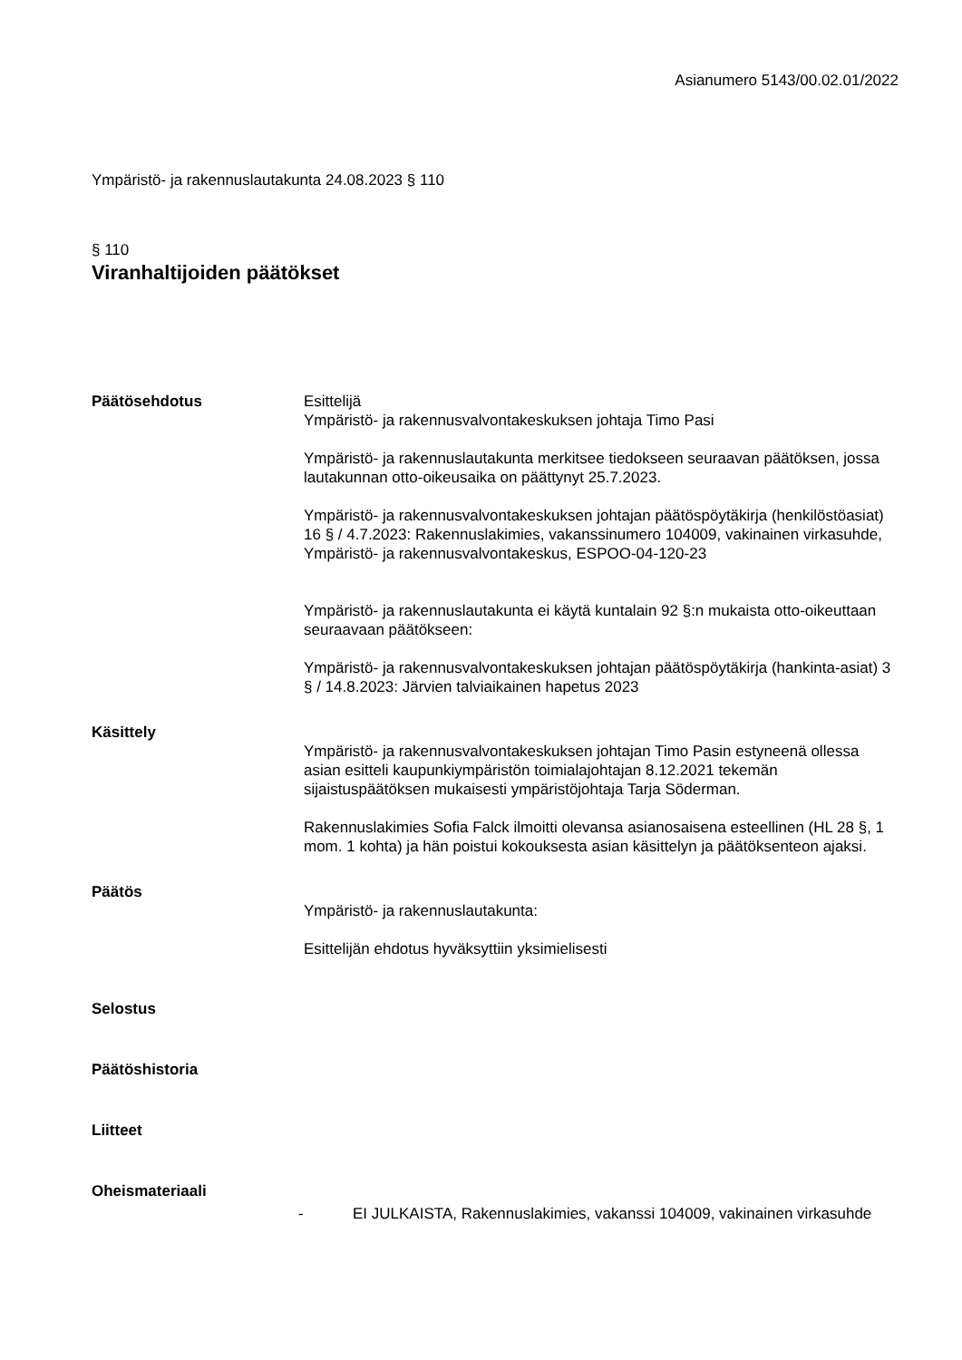Asianumero 5143/00.02.01/2022
Ympäristö- ja rakennuslautakunta 24.08.2023 § 110
§ 110
Viranhaltijoiden päätökset
Päätösehdotus Esittelijä
Ympäristö- ja rakennusvalvontakeskuksen johtaja Timo Pasi
Ympäristö- ja rakennuslautakunta merkitsee tiedokseen seuraavan päätöksen, jossa lautakunnan otto-oikeusaika on päättynyt 25.7.2023.
Ympäristö- ja rakennusvalvontakeskuksen johtajan päätöspöytäkirja (henkilöstöasiat) 16 § / 4.7.2023: Rakennuslakimies, vakanssinumero 104009, vakinainen virkasuhde, Ympäristö- ja rakennusvalvontakeskus, ESPOO-04-120-23
Ympäristö- ja rakennuslautakunta ei käytä kuntalain 92 §:n mukaista otto-oikeuttaan seuraavaan päätökseen:
Ympäristö- ja rakennusvalvontakeskuksen johtajan päätöspöytäkirja (hankinta-asiat) 3 § / 14.8.2023: Järvien talviaikainen hapetus 2023
Käsittely
Ympäristö- ja rakennusvalvontakeskuksen johtajan Timo Pasin estyneenä ollessa asian esitteli kaupunkiympäristön toimialajohtajan 8.12.2021 tekemän sijaistuspäätöksen mukaisesti ympäristöjohtaja Tarja Söderman.
Rakennuslakimies Sofia Falck ilmoitti olevansa asianosaisena esteellinen (HL 28 §, 1 mom. 1 kohta) ja hän poistui kokouksesta asian käsittelyn ja päätöksenteon ajaksi.
Päätös
Ympäristö- ja rakennuslautakunta:
Esittelijän ehdotus hyväksyttiin yksimielisesti
Selostus
Päätöshistoria
Liitteet
Oheismateriaali
- EI JULKAISTA, Rakennuslakimies, vakanssi 104009, vakinainen virkasuhde